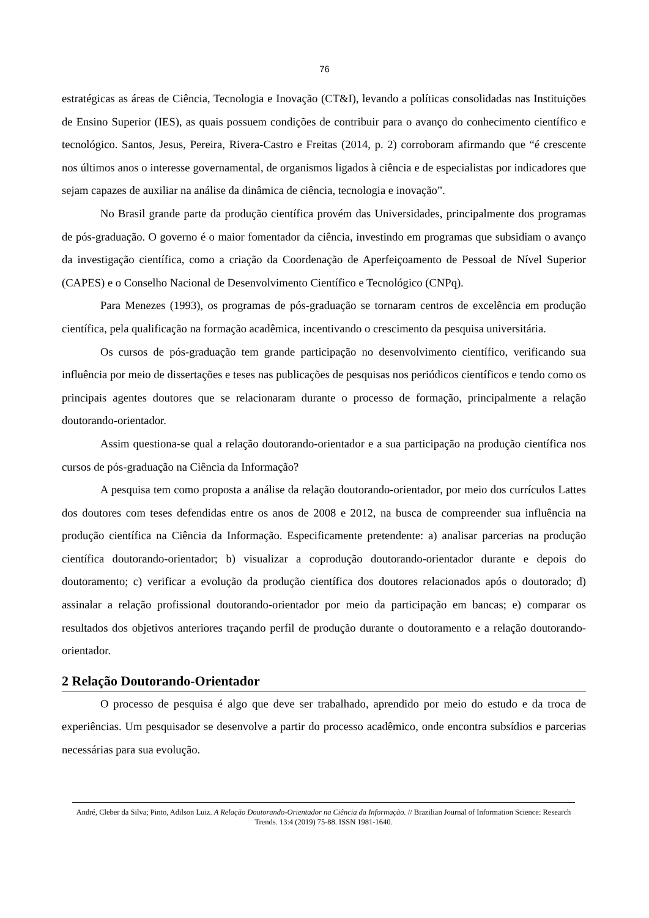76
estratégicas as áreas de Ciência, Tecnologia e Inovação (CT&I), levando a políticas consolidadas nas Instituições de Ensino Superior (IES), as quais possuem condições de contribuir para o avanço do conhecimento científico e tecnológico. Santos, Jesus, Pereira, Rivera-Castro e Freitas (2014, p. 2) corroboram afirmando que “é crescente nos últimos anos o interesse governamental, de organismos ligados à ciência e de especialistas por indicadores que sejam capazes de auxiliar na análise da dinâmica de ciência, tecnologia e inovação”.
No Brasil grande parte da produção científica provém das Universidades, principalmente dos programas de pós-graduação. O governo é o maior fomentador da ciência, investindo em programas que subsidiam o avanço da investigação científica, como a criação da Coordenação de Aperfeiçoamento de Pessoal de Nível Superior (CAPES) e o Conselho Nacional de Desenvolvimento Científico e Tecnológico (CNPq).
Para Menezes (1993), os programas de pós-graduação se tornaram centros de excelência em produção científica, pela qualificação na formação acadêmica, incentivando o crescimento da pesquisa universitária.
Os cursos de pós-graduação tem grande participação no desenvolvimento científico, verificando sua influência por meio de dissertações e teses nas publicações de pesquisas nos periódicos científicos e tendo como os principais agentes doutores que se relacionaram durante o processo de formação, principalmente a relação doutorando-orientador.
Assim questiona-se qual a relação doutorando-orientador e a sua participação na produção científica nos cursos de pós-graduação na Ciência da Informação?
A pesquisa tem como proposta a análise da relação doutorando-orientador, por meio dos currículos Lattes dos doutores com teses defendidas entre os anos de 2008 e 2012, na busca de compreender sua influência na produção científica na Ciência da Informação. Especificamente pretendente: a) analisar parcerias na produção científica doutorando-orientador; b) visualizar a coprodução doutorando-orientador durante e depois do doutoramento; c) verificar a evolução da produção científica dos doutores relacionados após o doutorado; d) assinalar a relação profissional doutorando-orientador por meio da participação em bancas; e) comparar os resultados dos objetivos anteriores traçando perfil de produção durante o doutoramento e a relação doutorando-orientador.
2 Relação Doutorando-Orientador
O processo de pesquisa é algo que deve ser trabalhado, aprendido por meio do estudo e da troca de experiências. Um pesquisador se desenvolve a partir do processo acadêmico, onde encontra subsídios e parcerias necessárias para sua evolução.
André, Cleber da Silva; Pinto, Adilson Luiz. A Relação Doutorando-Orientador na Ciência da Informação. // Brazilian Journal of Information Science: Research Trends. 13:4 (2019) 75-88. ISSN 1981-1640.